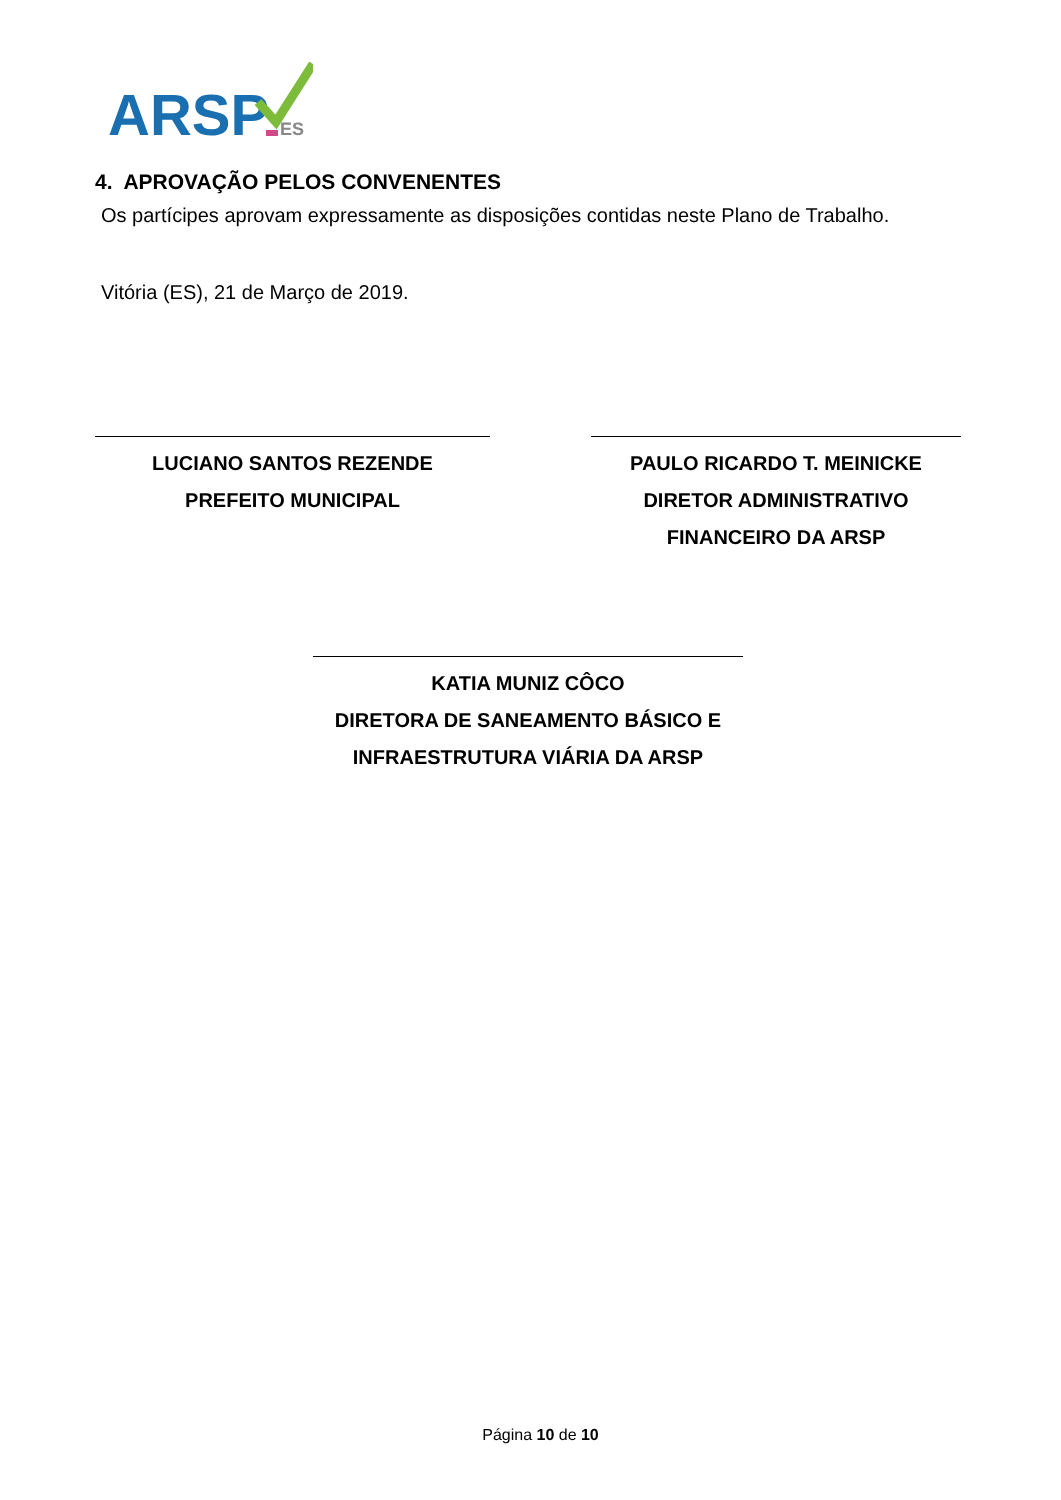ARSP
ES
4. APROVAÇÃO PELOS CONVENENTES
Os partícipes aprovam expressamente as disposições contidas neste Plano de Trabalho.
Vitória (ES), 21 de Março de 2019.
LUCIANO SANTOS REZENDE
PREFEITO MUNICIPAL
PAULO RICARDO T. MEINICKE
DIRETOR ADMINISTRATIVO
FINANCEIRO DA ARSP
KATIA MUNIZ CÔCO
DIRETORA DE SANEAMENTO BÁSICO E
INFRAESTRUTURA VIÁRIA DA ARSP
Página 10 de 10